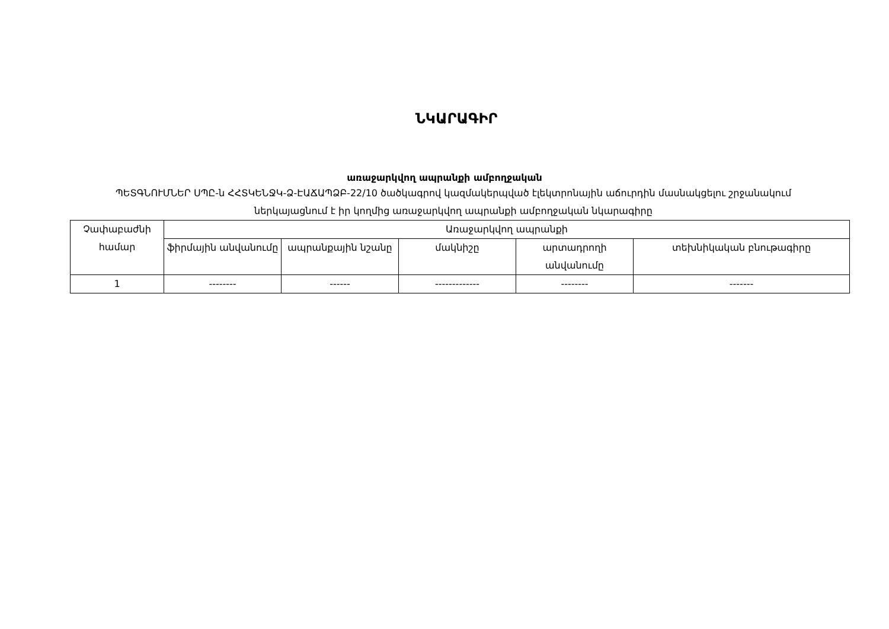ՆԿԱՐԱԳԻՐ
առաջարկվող ապրանքի ամբողջական
ՊԵՏԳՆՈՒՄՆԵՐ ՍՊԸ-ն ՀՀՏԿԵՆՋԿ-Ձ-ԷԱՃԱՊՁԲ-22/10 ծածկագրով կազմակերպված էլեկտրոնային աճուրդին մասնակցելու շրջանակում ներկայացնում է իր կողմից առաջարկվող ապրանքի ամբողջական նկարագիրը
| Չափաբաժնի համար | Առաջարկվող ապրանքի | | | | |
| | ֆիրմային անվանումը | ապրանքային նշանը | մակնիշը | արտադրողի անվանումը | տեխնիկական բնութագիրը |
| 1 | -------- | ------ | ------------- | -------- | ------- |